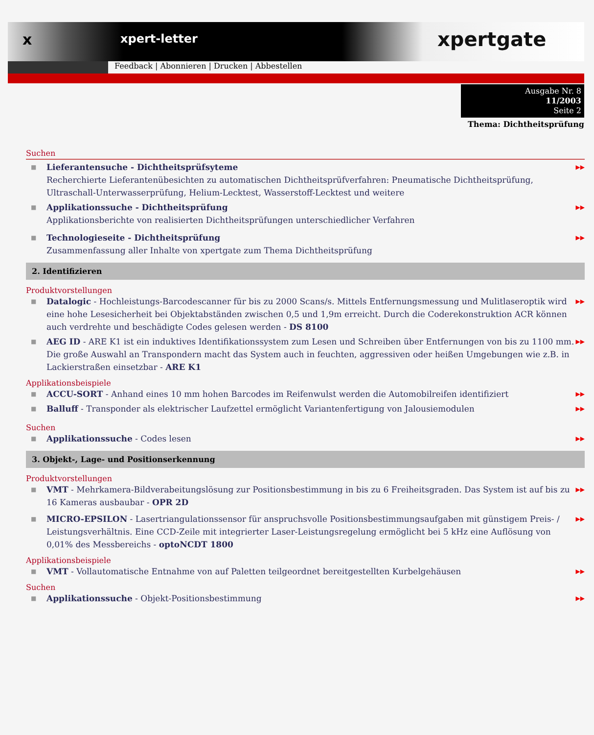x
xpert-letter
xpertgate
Feedback | Abonnieren | Drucken | Abbestellen
Ausgabe Nr. 8
11/2003
Seite 2
Thema: Dichtheitsprüfung
Suchen
■ Lieferantensuche - Dichtheitsprüfsyteme
Recherchierte Lieferantenübesichten zu automatischen Dichtheitsprüfverfahren: Pneumatische Dichtheitsprüfung, Ultraschall-Unterwasserprüfung, Helium-Lecktest, Wasserstoff-Lecktest und weitere ▶▶
■ Applikationssuche - Dichtheitsprüfung
Applikationsberichte von realisierten Dichtheitsprüfungen unterschiedlicher Verfahren ▶▶
■ Technologieseite - Dichtheitsprüfung
Zusammenfassung aller Inhalte von xpertgate zum Thema Dichtheitsprüfung ▶▶
2. Identifizieren
Produktvorstellungen
■ Datalogic - Hochleistungs-Barcodescanner für bis zu 2000 Scans/s. Mittels Entfernungsmessung und Mulitlaseroptik wird eine hohe Lesesicherheit bei Objektabständen zwischen 0,5 und 1,9m erreicht. Durch die Coderekonstruktion ACR können auch verdrehte und beschädigte Codes gelesen werden - DS 8100 ▶▶
■ AEG ID - ARE K1 ist ein induktives Identifikationssystem zum Lesen und Schreiben über Entfernungen von bis zu 1100 mm. Die große Auswahl an Transpondern macht das System auch in feuchten, aggressiven oder heißen Umgebungen wie z.B. in Lackierstraßen einsetzbar - ARE K1 ▶▶
Applikationsbeispiele
■ ACCU-SORT - Anhand eines 10 mm hohen Barcodes im Reifenwulst werden die Automobilreifen identifiziert ▶▶
■ Balluff - Transponder als elektrischer Laufzettel ermöglicht Variantenfertigung von Jalousiemodulen ▶▶
Suchen
■ Applikationssuche - Codes lesen ▶▶
3. Objekt-, Lage- und Positionserkennung
Produktvorstellungen
■ VMT - Mehrkamera-Bildverabeitungslösung zur Positionsbestimmung in bis zu 6 Freiheitsgraden. Das System ist auf bis zu 16 Kameras ausbaubar - OPR 2D ▶▶
■ MICRO-EPSILON - Lasertriangulationssensor für anspruchsvolle Positionsbestimmungsaufgaben mit günstigem Preis- / Leistungsverhältnis. Eine CCD-Zeile mit integrierter Laser-Leistungsregelung ermöglicht bei 5 kHz eine Auflösung von 0,01% des Messbereichs - optoNCDT 1800 ▶▶
Applikationsbeispiele
■ VMT - Vollautomatische Entnahme von auf Paletten teilgeordnet bereitgestellten Kurbelgehäusen ▶▶
Suchen
■ Applikationssuche - Objekt-Positionsbestimmung ▶▶